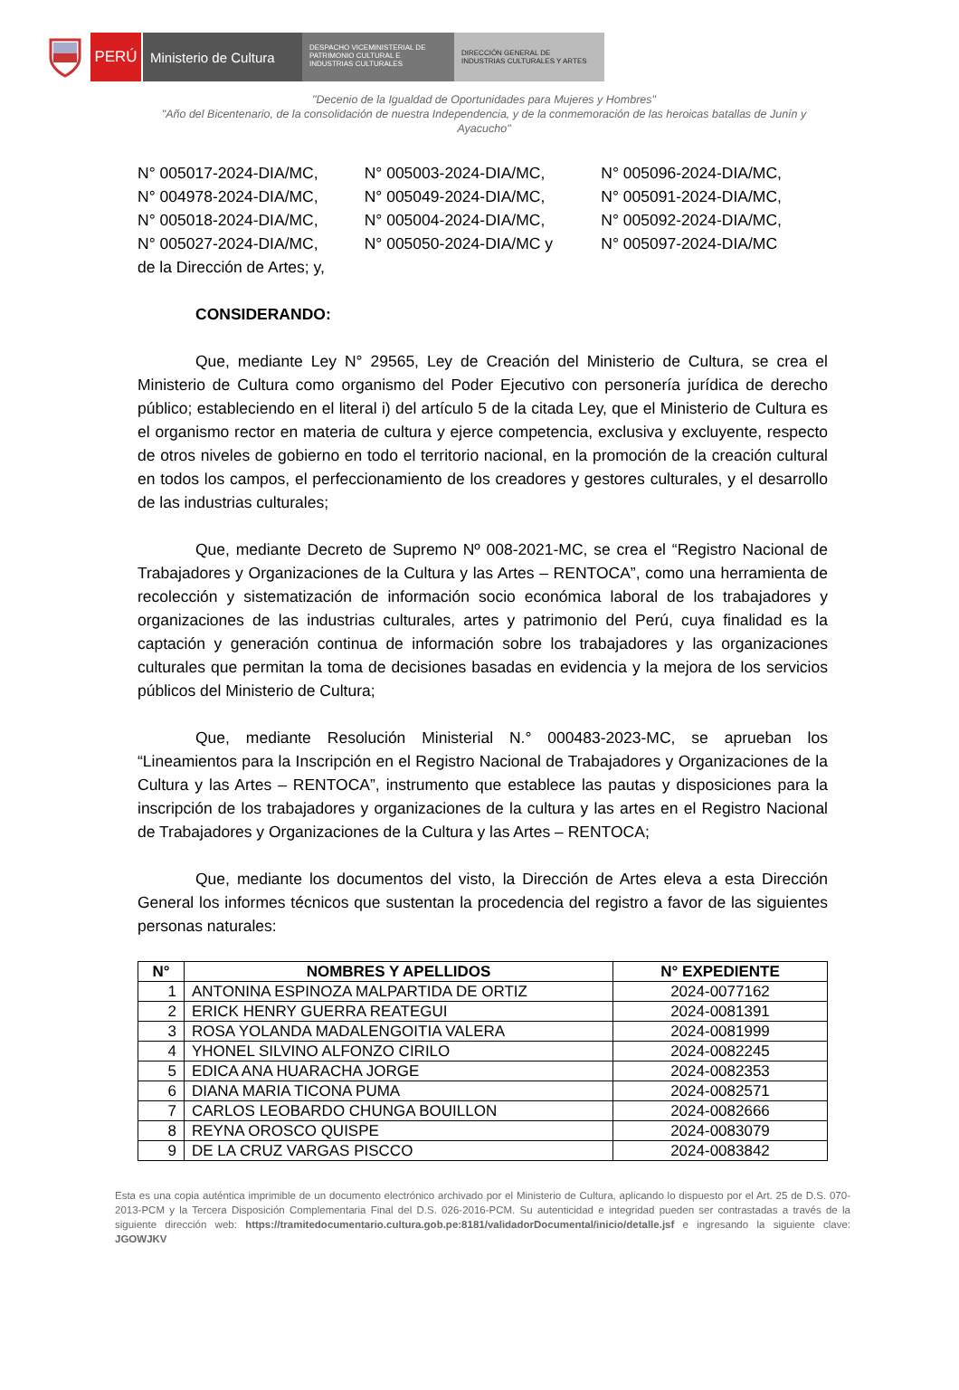PERÚ Ministerio de Cultura
DESPACHO VICEMINISTERIAL DE
PATRIMONIO CULTURAL E
INDUSTRIAS CULTURALES
DIRECCIÓN GENERAL DE
INDUSTRIAS CULTURALES Y ARTES
"Decenio de la Igualdad de Oportunidades para Mujeres y Hombres"
"Año del Bicentenario, de la consolidación de nuestra Independencia, y de la conmemoración de las heroicas batallas de Junín y Ayacucho"
| N° 005017-2024-DIA/MC, | N° 005003-2024-DIA/MC, | N° 005096-2024-DIA/MC, |
| N° 004978-2024-DIA/MC, | N° 005049-2024-DIA/MC, | N° 005091-2024-DIA/MC, |
| N° 005018-2024-DIA/MC, | N° 005004-2024-DIA/MC, | N° 005092-2024-DIA/MC, |
| N° 005027-2024-DIA/MC, | N° 005050-2024-DIA/MC y | N° 005097-2024-DIA/MC |
de la Dirección de Artes; y,
CONSIDERANDO:
Que, mediante Ley N° 29565, Ley de Creación del Ministerio de Cultura, se crea el Ministerio de Cultura como organismo del Poder Ejecutivo con personería jurídica de derecho público; estableciendo en el literal i) del artículo 5 de la citada Ley, que el Ministerio de Cultura es el organismo rector en materia de cultura y ejerce competencia, exclusiva y excluyente, respecto de otros niveles de gobierno en todo el territorio nacional, en la promoción de la creación cultural en todos los campos, el perfeccionamiento de los creadores y gestores culturales, y el desarrollo de las industrias culturales;
Que, mediante Decreto de Supremo Nº 008-2021-MC, se crea el “Registro Nacional de Trabajadores y Organizaciones de la Cultura y las Artes – RENTOCA”, como una herramienta de recolección y sistematización de información socio económica laboral de los trabajadores y organizaciones de las industrias culturales, artes y patrimonio del Perú, cuya finalidad es la captación y generación continua de información sobre los trabajadores y las organizaciones culturales que permitan la toma de decisiones basadas en evidencia y la mejora de los servicios públicos del Ministerio de Cultura;
Que, mediante Resolución Ministerial N.° 000483-2023-MC, se aprueban los “Lineamientos para la Inscripción en el Registro Nacional de Trabajadores y Organizaciones de la Cultura y las Artes – RENTOCA”, instrumento que establece las pautas y disposiciones para la inscripción de los trabajadores y organizaciones de la cultura y las artes en el Registro Nacional de Trabajadores y Organizaciones de la Cultura y las Artes – RENTOCA;
Que, mediante los documentos del visto, la Dirección de Artes eleva a esta Dirección General los informes técnicos que sustentan la procedencia del registro a favor de las siguientes personas naturales:
| N° | NOMBRES Y APELLIDOS | N° EXPEDIENTE |
| --- | --- | --- |
| 1 | ANTONINA ESPINOZA MALPARTIDA DE ORTIZ | 2024-0077162 |
| 2 | ERICK HENRY GUERRA REATEGUI | 2024-0081391 |
| 3 | ROSA YOLANDA MADALENGOITIA VALERA | 2024-0081999 |
| 4 | YHONEL SILVINO ALFONZO CIRILO | 2024-0082245 |
| 5 | EDICA ANA HUARACHA JORGE | 2024-0082353 |
| 6 | DIANA MARIA TICONA PUMA | 2024-0082571 |
| 7 | CARLOS LEOBARDO CHUNGA BOUILLON | 2024-0082666 |
| 8 | REYNA OROSCO QUISPE | 2024-0083079 |
| 9 | DE LA CRUZ VARGAS PISCCO | 2024-0083842 |
Esta es una copia auténtica imprimible de un documento electrónico archivado por el Ministerio de Cultura, aplicando lo dispuesto por el Art. 25 de D.S. 070-2013-PCM y la Tercera Disposición Complementaria Final del D.S. 026-2016-PCM. Su autenticidad e integridad pueden ser contrastadas a través de la siguiente dirección web: https://tramitedocumentario.cultura.gob.pe:8181/validadorDocumental/inicio/detalle.jsf e ingresando la siguiente clave: JGOWJKV